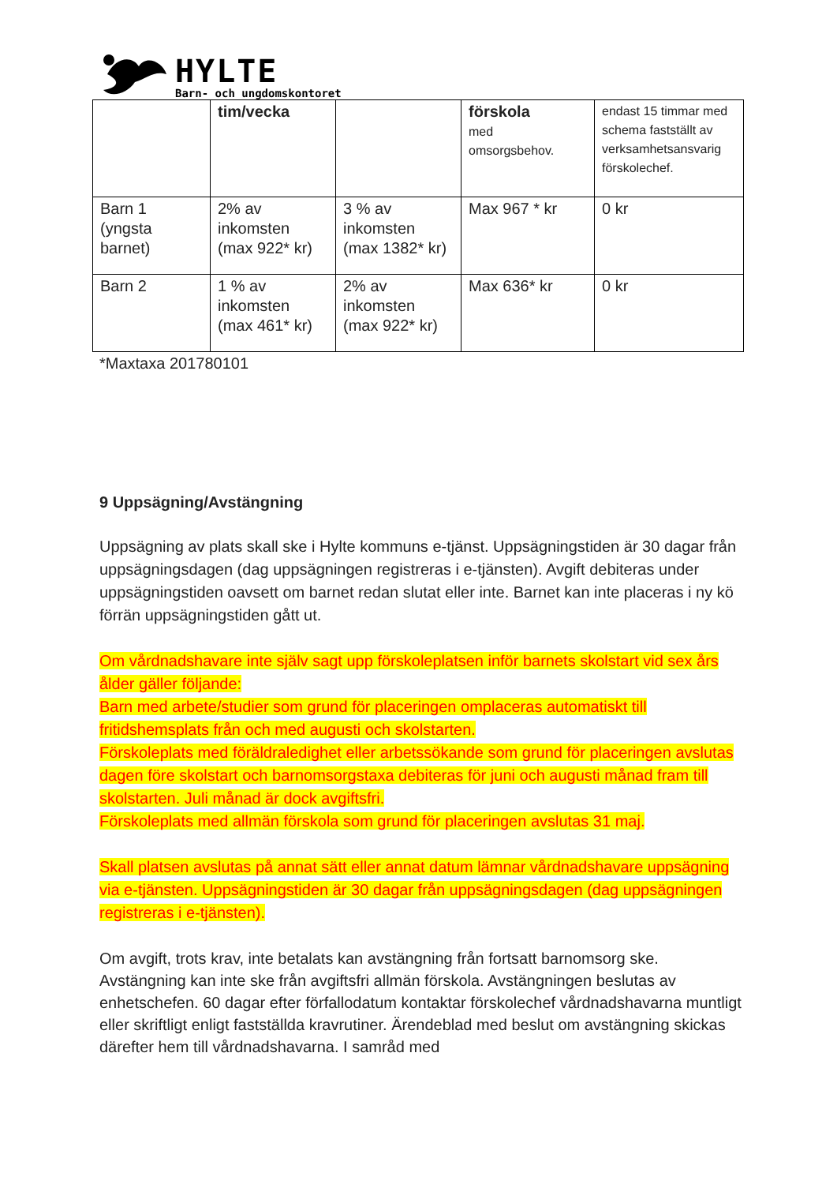HYLTE
Barn- och ungdomskontoret
| | tim/vecka | | förskola med omsorgsbehov. | endast 15 timmar med schema fastställt av verksamhetsansvarig förskolechef. |
| Barn 1 (yngsta barnet) | 2% av inkomsten (max 922* kr) | 3 % av inkomsten (max 1382* kr) | Max 967 * kr | 0 kr |
| Barn 2 | 1 % av inkomsten (max 461* kr) | 2% av inkomsten (max 922* kr) | Max 636* kr | 0 kr |
*Maxtaxa 201780101
9 Uppsägning/Avstängning
Uppsägning av plats skall ske i Hylte kommuns e-tjänst. Uppsägningstiden är 30 dagar från uppsägningsdagen (dag uppsägningen registreras i e-tjänsten). Avgift debiteras under uppsägningstiden oavsett om barnet redan slutat eller inte. Barnet kan inte placeras i ny kö förrän uppsägningstiden gått ut.
Om vårdnadshavare inte själv sagt upp förskoleplatsen inför barnets skolstart vid sex års ålder gäller följande:
Barn med arbete/studier som grund för placeringen omplaceras automatiskt till fritidshemsplats från och med augusti och skolstarten.
Förskoleplats med föräldraledighet eller arbetssökande som grund för placeringen avslutas dagen före skolstart och barnomsorgstaxa debiteras för juni och augusti månad fram till skolstarten. Juli månad är dock avgiftsfri.
Förskoleplats med allmän förskola som grund för placeringen avslutas 31 maj.
Skall platsen avslutas på annat sätt eller annat datum lämnar vårdnadshavare uppsägning via e-tjänsten. Uppsägningstiden är 30 dagar från uppsägningsdagen (dag uppsägningen registreras i e-tjänsten).
Om avgift, trots krav, inte betalats kan avstängning från fortsatt barnomsorg ske. Avstängning kan inte ske från avgiftsfri allmän förskola. Avstängningen beslutas av enhetschefen. 60 dagar efter förfallodatum kontaktar förskolechef vårdnadshavarna muntligt eller skriftligt enligt fastställda kravrutiner. Ärendeblad med beslut om avstängning skickas därefter hem till vårdnadshavarna. I samråd med